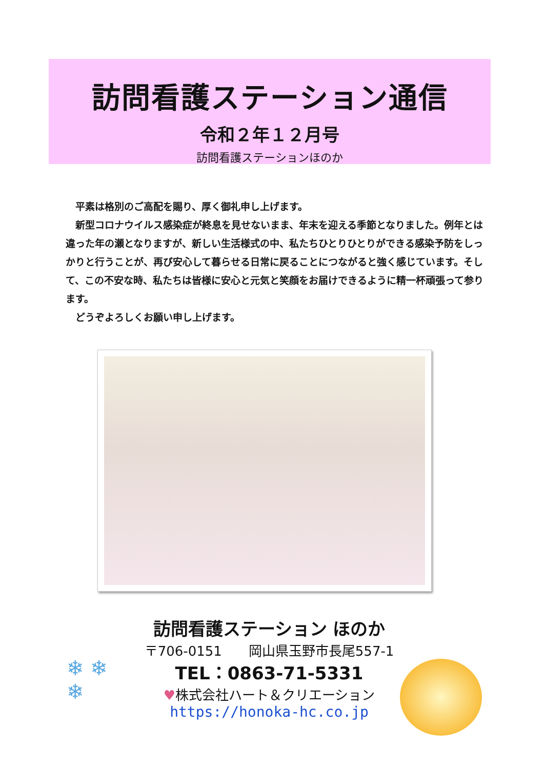訪問看護ステーション通信
令和２年１２月号
訪問看護ステーションほのか
　平素は格別のご高配を賜り、厚く御礼申し上げます。
　新型コロナウイルス感染症が終息を見せないまま、年末を迎える季節となりました。例年とは違った年の瀬となりますが、新しい生活様式の中、私たちひとりひとりができる感染予防をしっかりと行うことが、再び安心して暮らせる日常に戻ることにつながると強く感じています。そして、この不安な時、私たちは皆様に安心と元気と笑顔をお届けできるように精一杯頑張って参ります。
　どうぞよろしくお願い申し上げます。
訪問看護ステーション ほのか
〒706-0151　　岡山県玉野市長尾557-1
TEL：0863-71-5331
♥株式会社ハート＆クリエーション
https://honoka-hc.co.jp
❄ ❄
❄